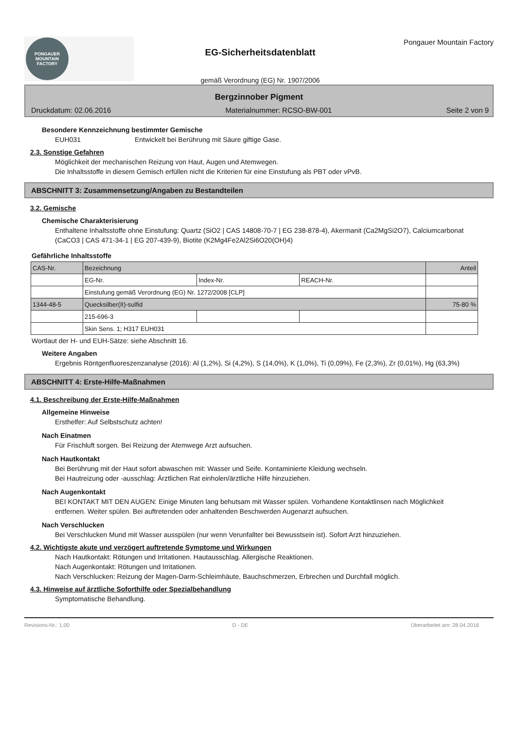PONGAUER
MOUNTAIN
FACTORY
EG-Sicherheitsdatenblatt
gemäß Verordnung (EG) Nr. 1907/2006
Pongauer Mountain Factory
Bergzinnober Pigment
Druckdatum: 02.06.2016 Materialnummer: RCSO-BW-001 Seite 2 von 9
Besondere Kennzeichnung bestimmter Gemische
EUH031 Entwickelt bei Berührung mit Säure giftige Gase.
2.3. Sonstige Gefahren
Möglichkeit der mechanischen Reizung von Haut, Augen und Atemwegen.
Die Inhaltsstoffe in diesem Gemisch erfüllen nicht die Kriterien für eine Einstufung als PBT oder vPvB.
ABSCHNITT 3: Zusammensetzung/Angaben zu Bestandteilen
3.2. Gemische
Chemische Charakterisierung
Enthaltene Inhaltsstoffe ohne Einstufung: Quartz (SiO2 | CAS 14808-70-7 | EG 238-878-4), Akermanit (Ca2MgSi2O7), Calciumcarbonat (CaCO3 | CAS 471-34-1 | EG 207-439-9), Biotite (K2Mg4Fe2Al2Si6O20(OH)4)
Gefährliche Inhaltsstoffe
| CAS-Nr. | Bezeichnung | | | Anteil |
| | EG-Nr. | Index-Nr. | REACH-Nr. | |
| | Einstufung gemäß Verordnung (EG) Nr. 1272/2008 [CLP] | | | |
| 1344-48-5 | Quecksilber(II)-sulfid | | | 75-80 % |
| | 215-696-3 | | | |
| | Skin Sens. 1; H317 EUH031 | | | |
Wortlaut der H- und EUH-Sätze: siehe Abschnitt 16.
Weitere Angaben
Ergebnis Röntgenfluoreszenzanalyse (2016): Al (1,2%), Si (4,2%), S (14,0%), K (1,0%), Ti (0,09%), Fe (2,3%), Zr (0,01%), Hg (63,3%)
ABSCHNITT 4: Erste-Hilfe-Maßnahmen
4.1. Beschreibung der Erste-Hilfe-Maßnahmen
Allgemeine Hinweise
Ersthelfer: Auf Selbstschutz achten!
Nach Einatmen
Für Frischluft sorgen. Bei Reizung der Atemwege Arzt aufsuchen.
Nach Hautkontakt
Bei Berührung mit der Haut sofort abwaschen mit: Wasser und Seife. Kontaminierte Kleidung wechseln.
Bei Hautreizung oder -ausschlag: Ärztlichen Rat einholen/ärztliche Hilfe hinzuziehen.
Nach Augenkontakt
BEI KONTAKT MIT DEN AUGEN: Einige Minuten lang behutsam mit Wasser spülen. Vorhandene Kontaktlinsen nach Möglichkeit entfernen. Weiter spülen. Bei auftretenden oder anhaltenden Beschwerden Augenarzt aufsuchen.
Nach Verschlucken
Bei Verschlucken Mund mit Wasser ausspülen (nur wenn Verunfallter bei Bewusstsein ist). Sofort Arzt hinzuziehen.
4.2. Wichtigste akute und verzögert auftretende Symptome und Wirkungen
Nach Hautkontakt: Rötungen und Irritationen. Hautausschlag. Allergische Reaktionen.
Nach Augenkontakt: Rötungen und Irritationen.
Nach Verschlucken: Reizung der Magen-Darm-Schleimhäute, Bauchschmerzen, Erbrechen und Durchfall möglich.
4.3. Hinweise auf ärztliche Soforthilfe oder Spezialbehandlung
Symptomatische Behandlung.
Revisions-Nr.: 1,00 D - DE Überarbeitet am: 28.04.2016